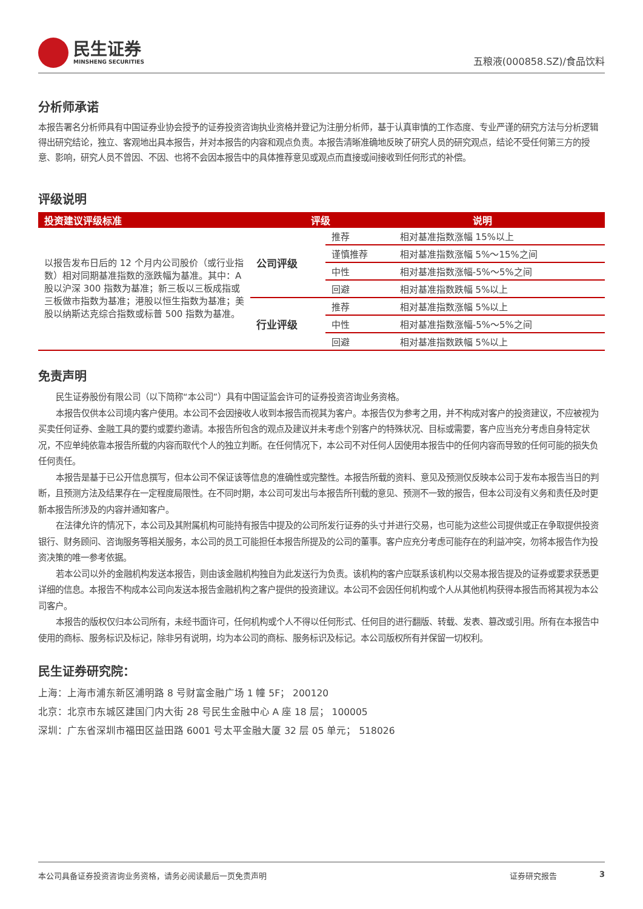民生证券
MINSHENG SECURITIES
五粮液(000858.SZ)/食品饮料
分析师承诺
本报告署名分析师具有中国证券业协会授予的证券投资咨询执业资格并登记为注册分析师，基于认真审慎的工作态度、专业严谨的研究方法与分析逻辑得出研究结论，独立、客观地出具本报告，并对本报告的内容和观点负责。本报告清晰准确地反映了研究人员的研究观点，结论不受任何第三方的授意、影响，研究人员不曾因、不因、也将不会因本报告中的具体推荐意见或观点而直接或间接收到任何形式的补偿。
评级说明
| 投资建议评级标准 | 评级 | | 说明 |
| --- | --- | --- | --- |
| 以报告发布日后的 12 个月内公司股价（或行业指数）相对同期基准指数的涨跌幅为基准。其中：A 股以沪深 300 指数为基准；新三板以三板成指或三板做市指数为基准；港股以恒生指数为基准；美股以纳斯达克综合指数或标普 500 指数为基准。 | 公司评级 | 推荐 | 相对基准指数涨幅 15%以上 |
| | | 谨慎推荐 | 相对基准指数涨幅 5%～15%之间 |
| | | 中性 | 相对基准指数涨幅-5%～5%之间 |
| | | 回避 | 相对基准指数跌幅 5%以上 |
| | 行业评级 | 推荐 | 相对基准指数涨幅 5%以上 |
| | | 中性 | 相对基准指数涨幅-5%～5%之间 |
| | | 回避 | 相对基准指数跌幅 5%以上 |
免责声明
民生证券股份有限公司（以下简称“本公司”）具有中国证监会许可的证券投资咨询业务资格。
本报告仅供本公司境内客户使用。本公司不会因接收人收到本报告而视其为客户。本报告仅为参考之用，并不构成对客户的投资建议，不应被视为买卖任何证券、金融工具的要约或要约邀请。本报告所包含的观点及建议并未考虑个别客户的特殊状况、目标或需要，客户应当充分考虑自身特定状况，不应单纯依靠本报告所载的内容而取代个人的独立判断。在任何情况下，本公司不对任何人因使用本报告中的任何内容而导致的任何可能的损失负任何责任。
本报告是基于已公开信息撰写，但本公司不保证该等信息的准确性或完整性。本报告所载的资料、意见及预测仅反映本公司于发布本报告当日的判断，且预测方法及结果存在一定程度局限性。在不同时期，本公司可发出与本报告所刊载的意见、预测不一致的报告，但本公司没有义务和责任及时更新本报告所涉及的内容并通知客户。
在法律允许的情况下，本公司及其附属机构可能持有报告中提及的公司所发行证券的头寸并进行交易，也可能为这些公司提供或正在争取提供投资银行、财务顾问、咨询服务等相关服务，本公司的员工可能担任本报告所提及的公司的董事。客户应充分考虑可能存在的利益冲突，勿将本报告作为投资决策的唯一参考依据。
若本公司以外的金融机构发送本报告，则由该金融机构独自为此发送行为负责。该机构的客户应联系该机构以交易本报告提及的证券或要求获悉更详细的信息。本报告不构成本公司向发送本报告金融机构之客户提供的投资建议。本公司不会因任何机构或个人从其他机构获得本报告而将其视为本公司客户。
本报告的版权仅归本公司所有，未经书面许可，任何机构或个人不得以任何形式、任何目的进行翻版、转载、发表、篡改或引用。所有在本报告中使用的商标、服务标识及标记，除非另有说明，均为本公司的商标、服务标识及标记。本公司版权所有并保留一切权利。
民生证券研究院：
上海：上海市浦东新区浦明路 8 号财富金融广场 1 幢 5F； 200120
北京：北京市东城区建国门内大街 28 号民生金融中心 A 座 18 层； 100005
深圳：广东省深圳市福田区益田路 6001 号太平金融大厦 32 层 05 单元； 518026
本公司具备证券投资咨询业务资格，请务必阅读最后一页免责声明 证券研究报告 3